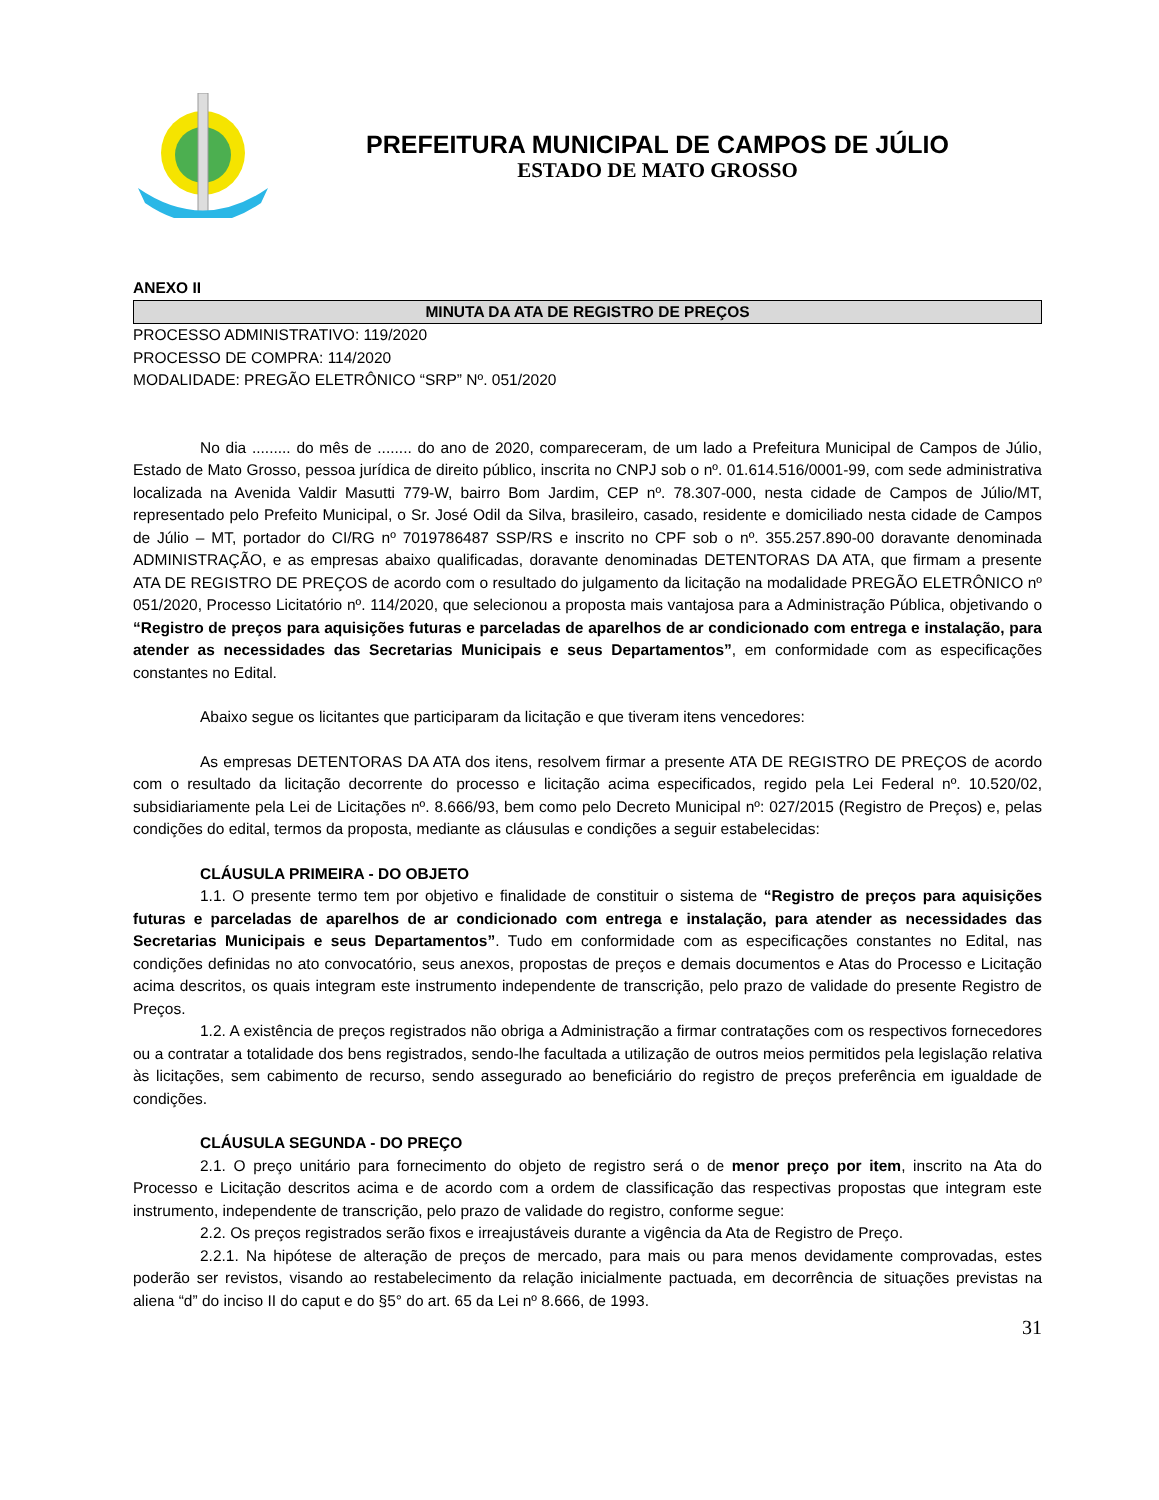PREFEITURA MUNICIPAL DE CAMPOS DE JÚLIO
ESTADO DE MATO GROSSO
ANEXO II
MINUTA DA ATA DE REGISTRO DE PREÇOS
PROCESSO ADMINISTRATIVO: 119/2020
PROCESSO DE COMPRA: 114/2020
MODALIDADE: PREGÃO ELETRÔNICO “SRP” Nº. 051/2020
No dia ......... do mês de ........ do ano de 2020, compareceram, de um lado a Prefeitura Municipal de Campos de Júlio, Estado de Mato Grosso, pessoa jurídica de direito público, inscrita no CNPJ sob o nº. 01.614.516/0001-99, com sede administrativa localizada na Avenida Valdir Masutti 779-W, bairro Bom Jardim, CEP nº. 78.307-000, nesta cidade de Campos de Júlio/MT, representado pelo Prefeito Municipal, o Sr. José Odil da Silva, brasileiro, casado, residente e domiciliado nesta cidade de Campos de Júlio – MT, portador do CI/RG nº 7019786487 SSP/RS e inscrito no CPF sob o nº. 355.257.890-00 doravante denominada ADMINISTRAÇÃO, e as empresas abaixo qualificadas, doravante denominadas DETENTORAS DA ATA, que firmam a presente ATA DE REGISTRO DE PREÇOS de acordo com o resultado do julgamento da licitação na modalidade PREGÃO ELETRÔNICO nº 051/2020, Processo Licitatório nº. 114/2020, que selecionou a proposta mais vantajosa para a Administração Pública, objetivando o “Registro de preços para aquisições futuras e parceladas de aparelhos de ar condicionado com entrega e instalação, para atender as necessidades das Secretarias Municipais e seus Departamentos”, em conformidade com as especificações constantes no Edital.
Abaixo segue os licitantes que participaram da licitação e que tiveram itens vencedores:
As empresas DETENTORAS DA ATA dos itens, resolvem firmar a presente ATA DE REGISTRO DE PREÇOS de acordo com o resultado da licitação decorrente do processo e licitação acima especificados, regido pela Lei Federal nº. 10.520/02, subsidiariamente pela Lei de Licitações nº. 8.666/93, bem como pelo Decreto Municipal nº: 027/2015 (Registro de Preços) e, pelas condições do edital, termos da proposta, mediante as cláusulas e condições a seguir estabelecidas:
CLÁUSULA PRIMEIRA - DO OBJETO
1.1. O presente termo tem por objetivo e finalidade de constituir o sistema de “Registro de preços para aquisições futuras e parceladas de aparelhos de ar condicionado com entrega e instalação, para atender as necessidades das Secretarias Municipais e seus Departamentos”. Tudo em conformidade com as especificações constantes no Edital, nas condições definidas no ato convocatório, seus anexos, propostas de preços e demais documentos e Atas do Processo e Licitação acima descritos, os quais integram este instrumento independente de transcrição, pelo prazo de validade do presente Registro de Preços.
1.2. A existência de preços registrados não obriga a Administração a firmar contratações com os respectivos fornecedores ou a contratar a totalidade dos bens registrados, sendo-lhe facultada a utilização de outros meios permitidos pela legislação relativa às licitações, sem cabimento de recurso, sendo assegurado ao beneficiário do registro de preços preferência em igualdade de condições.
CLÁUSULA SEGUNDA - DO PREÇO
2.1. O preço unitário para fornecimento do objeto de registro será o de menor preço por item, inscrito na Ata do Processo e Licitação descritos acima e de acordo com a ordem de classificação das respectivas propostas que integram este instrumento, independente de transcrição, pelo prazo de validade do registro, conforme segue:
2.2. Os preços registrados serão fixos e irreajustáveis durante a vigência da Ata de Registro de Preço.
2.2.1. Na hipótese de alteração de preços de mercado, para mais ou para menos devidamente comprovadas, estes poderão ser revistos, visando ao restabelecimento da relação inicialmente pactuada, em decorrência de situações previstas na aliena “d” do inciso II do caput e do §5° do art. 65 da Lei nº 8.666, de 1993.
31